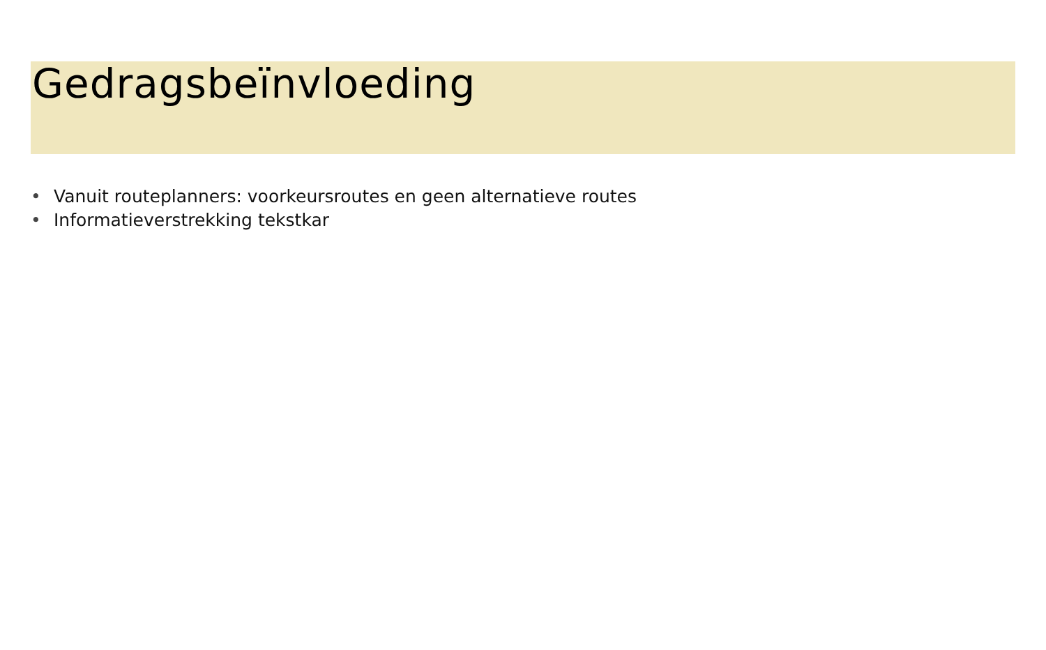Gedragsbeïnvloeding
• Vanuit routeplanners: voorkeursroutes en geen alternatieve routes
• Informatieverstrekking tekstkar